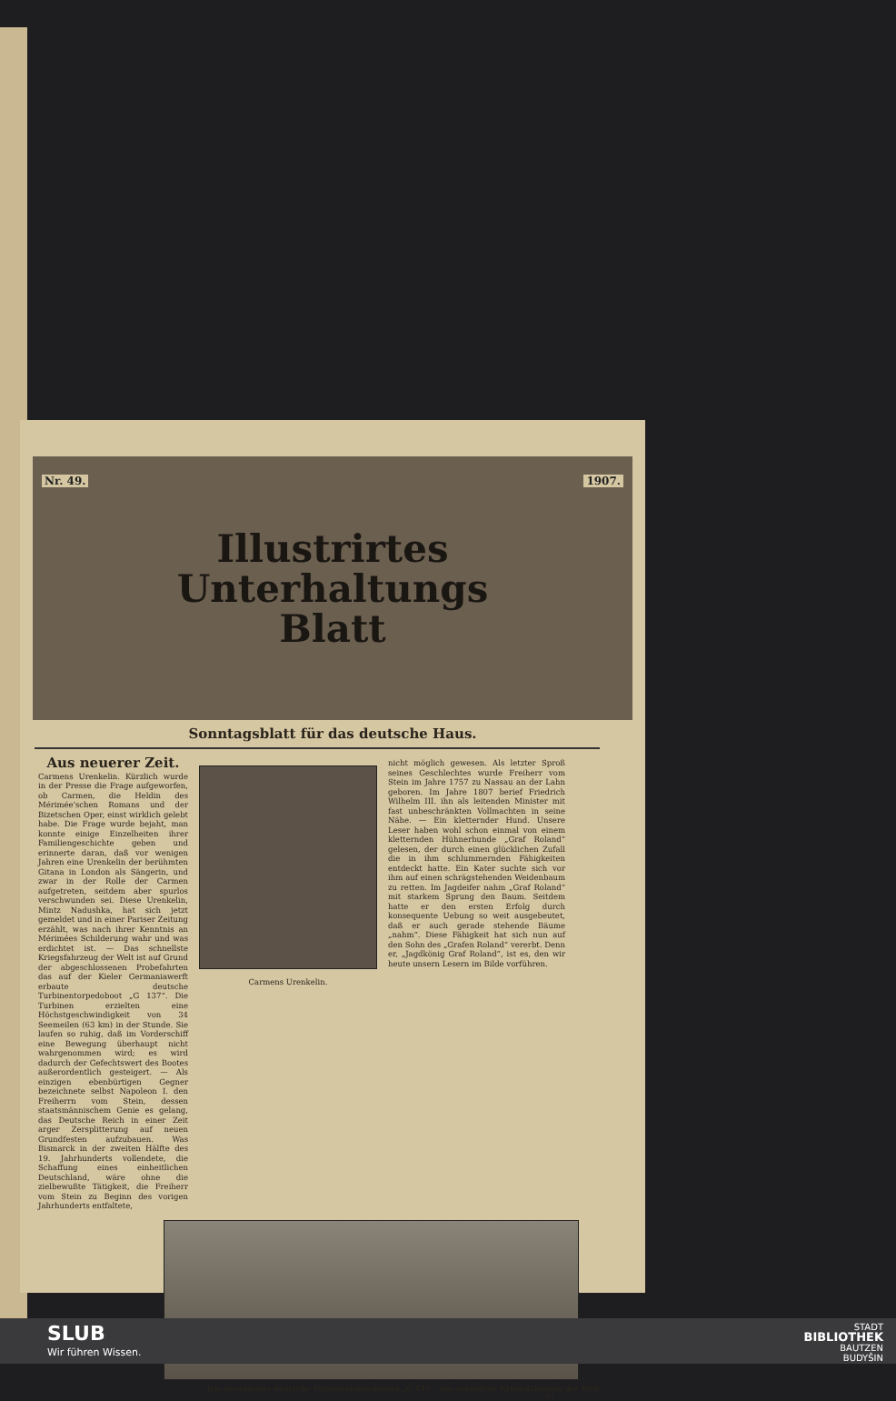Nr. 49. 1907.
Illustrirtes
Unterhaltungs
Blatt
Sonntagsblatt für das deutsche Haus.
Aus neuerer Zeit.
Carmens Urenkelin. Kürzlich wurde in der Presse die Frage aufgeworfen, ob Carmen, die Heldin des Mérimée'schen Romans und der Bizetschen Oper, einst wirklich gelebt habe. Die Frage wurde bejaht, man konnte einige Einzelheiten ihrer Familiengeschichte geben und erinnerte daran, daß vor wenigen Jahren eine Urenkelin der berühmten Gitana in London als Sängerin, und zwar in der Rolle der Carmen aufgetreten, seitdem aber spurlos verschwunden sei. Diese Urenkelin, Mintz Nadushka, hat sich jetzt gemeldet und in einer Pariser Zeitung erzählt, was nach ihrer Kenntnis an Mérimées Schilderung wahr und was erdichtet ist. — Das schnellste Kriegsfahrzeug der Welt ist auf Grund der abgeschlossenen Probefahrten das auf der Kieler Germaniawerft erbaute deutsche Turbinentorpedoboot „G 137“. Die Turbinen erzielten eine Höchstgeschwindigkeit von 34 Seemeilen (63 km) in der Stunde. Sie laufen so ruhig, daß im Vorderschiff eine Bewegung überhaupt nicht wahrgenommen wird; es wird dadurch der Gefechtswert des Bootes außerordentlich gesteigert. — Als einzigen ebenbürtigen Gegner bezeichnete selbst Napoleon I. den Freiherrn vom Stein, dessen staatsmännischem Genie es gelang, das Deutsche Reich in einer Zeit arger Zersplitterung auf neuen Grundfesten aufzubauen. Was Bismarck in der zweiten Hälfte des 19. Jahrhunderts vollendete, die Schaffung eines einheitlichen Deutschland, wäre ohne die zielbewußte Tätigkeit, die Freiherr vom Stein zu Beginn des vorigen Jahrhunderts entfaltete,
Carmens Urenkelin.
nicht möglich gewesen. Als letzter Sproß seines Geschlechtes wurde Freiherr vom Stein im Jahre 1757 zu Nassau an der Lahn geboren. Im Jahre 1807 berief Friedrich Wilhelm III. ihn als leitenden Minister mit fast unbeschränkten Vollmachten in seine Nähe. — Ein kletternder Hund. Unsere Leser haben wohl schon einmal von einem kletternden Hühnerhunde „Graf Roland“ gelesen, der durch einen glücklichen Zufall die in ihm schlummernden Fähigkeiten entdeckt hatte. Ein Kater suchte sich vor ihm auf einen schrägstehenden Weidenbaum zu retten. Im Jagdeifer nahm „Graf Roland“ mit starkem Sprung den Baum. Seitdem hatte er den ersten Erfolg durch konsequente Uebung so weit ausgebeutet, daß er auch gerade stehende Bäume „nahm“. Diese Fähigkeit hat sich nun auf den Sohn des „Grafen Roland“ vererbt. Denn er, „Jagdkönig Graf Roland“, ist es, den wir heute unsern Lesern im Bilde vorführen.
Das neuerbaute deutsche Turbinentorpedoboot „G 137“, das schnellste Kriegsfahrzeug der Welt.
49
SLUB
Wir führen Wissen.
STADT
BIBLIOTHEK
BAUTZEN
BUDYŠIN